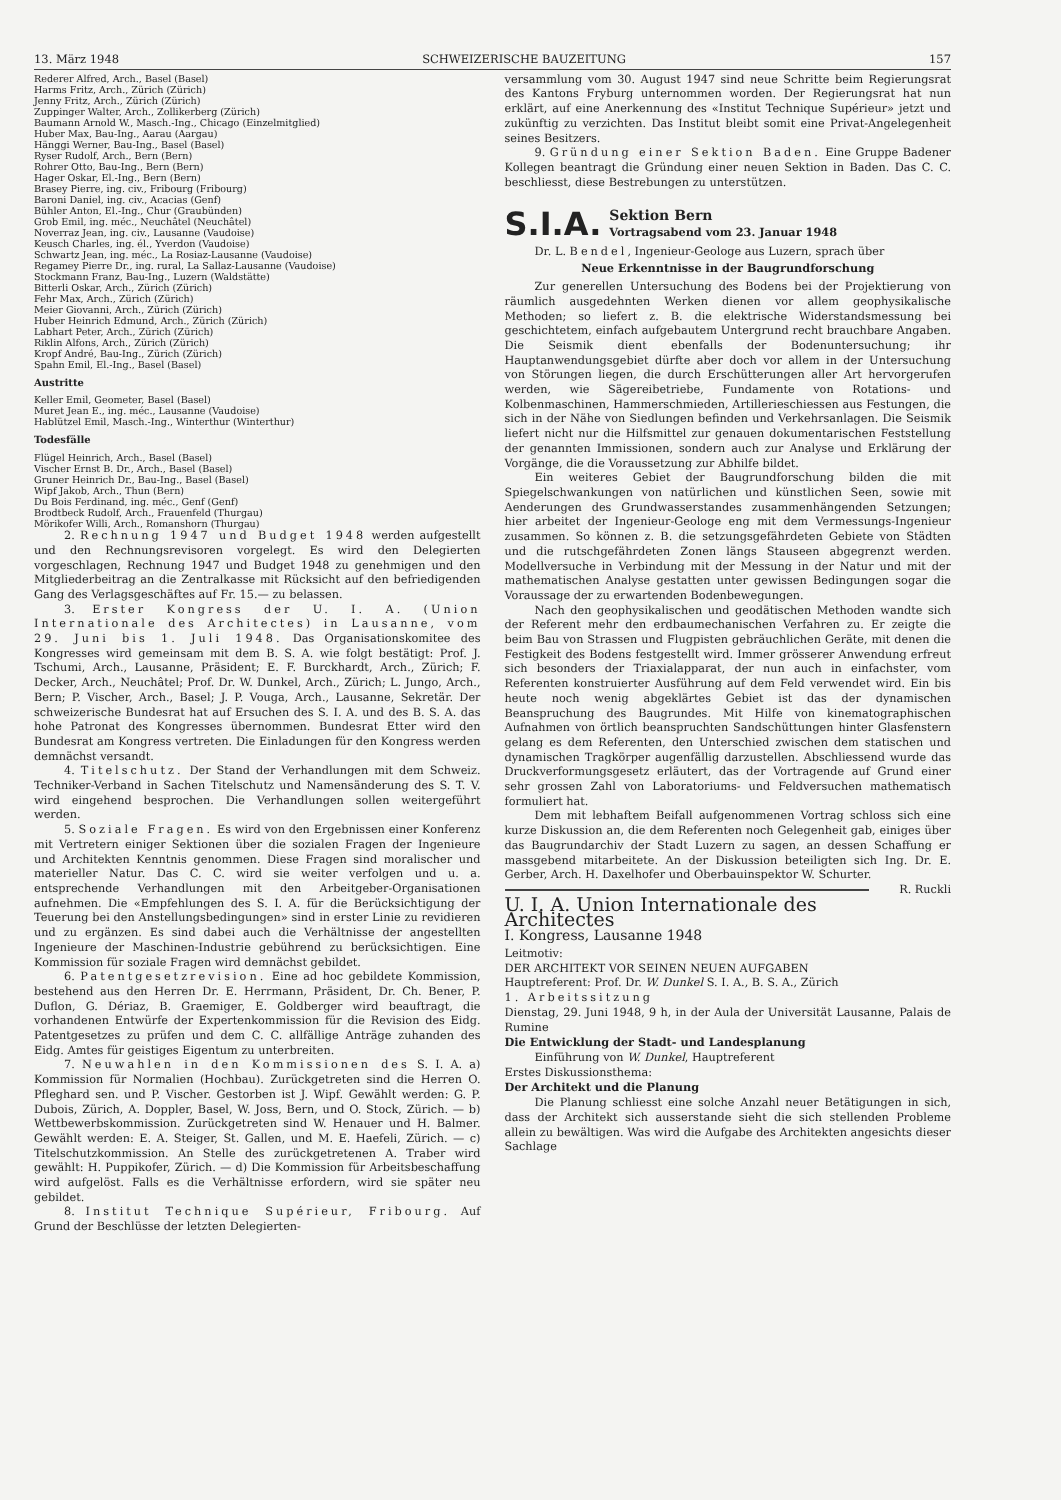13. März 1948 SCHWEIZERISCHE BAUZEITUNG 157
Rederer Alfred, Arch., Basel (Basel)
Harms Fritz, Arch., Zürich (Zürich)
Jenny Fritz, Arch., Zürich (Zürich)
Zuppinger Walter, Arch., Zollikerberg (Zürich)
Baumann Arnold W., Masch.-Ing., Chicago (Einzelmitglied)
Huber Max, Bau-Ing., Aarau (Aargau)
Hänggi Werner, Bau-Ing., Basel (Basel)
Ryser Rudolf, Arch., Bern (Bern)
Rohrer Otto, Bau-Ing., Bern (Bern)
Hager Oskar, El.-Ing., Bern (Bern)
Brasey Pierre, ing. civ., Fribourg (Fribourg)
Baroni Daniel, ing. civ., Acacias (Genf)
Bühler Anton, El.-Ing., Chur (Graubünden)
Grob Emil, ing. méc., Neuchâtel (Neuchâtel)
Noverraz Jean, ing. civ., Lausanne (Vaudoise)
Keusch Charles, ing. él., Yverdon (Vaudoise)
Schwartz Jean, ing. méc., La Rosiaz-Lausanne (Vaudoise)
Regamey Pierre Dr., ing. rural, La Sallaz-Lausanne (Vaudoise)
Stockmann Franz, Bau-Ing., Luzern (Waldstätte)
Bitterli Oskar, Arch., Zürich (Zürich)
Fehr Max, Arch., Zürich (Zürich)
Meier Giovanni, Arch., Zürich (Zürich)
Huber Heinrich Edmund, Arch., Zürich (Zürich)
Labhart Peter, Arch., Zürich (Zürich)
Riklin Alfons, Arch., Zürich (Zürich)
Kropf André, Bau-Ing., Zürich (Zürich)
Spahn Emil, El.-Ing., Basel (Basel)
Austritte
Keller Emil, Geometer, Basel (Basel)
Muret Jean E., ing. méc., Lausanne (Vaudoise)
Hablützel Emil, Masch.-Ing., Winterthur (Winterthur)
Todesfälle
Flügel Heinrich, Arch., Basel (Basel)
Vischer Ernst B. Dr., Arch., Basel (Basel)
Gruner Heinrich Dr., Bau-Ing., Basel (Basel)
Wipf Jakob, Arch., Thun (Bern)
Du Bois Ferdinand, ing. méc., Genf (Genf)
Brodtbeck Rudolf, Arch., Frauenfeld (Thurgau)
Mörikofer Willi, Arch., Romanshorn (Thurgau)
2. Rechnung 1947 und Budget 1948 werden aufgestellt und den Rechnungsrevisoren vorgelegt. Es wird den Delegierten vorgeschlagen, Rechnung 1947 und Budget 1948 zu genehmigen und den Mitgliederbeitrag an die Zentralkasse mit Rücksicht auf den befriedigenden Gang des Verlagsgeschäftes auf Fr. 15.— zu belassen.
3. Erster Kongress der U. I. A. (Union Internationale des Architectes) in Lausanne, vom 29. Juni bis 1. Juli 1948. Das Organisationskomitee des Kongresses wird gemeinsam mit dem B. S. A. wie folgt bestätigt: Prof. J. Tschumi, Arch., Lausanne, Präsident; E. F. Burckhardt, Arch., Zürich; F. Decker, Arch., Neuchâtel; Prof. Dr. W. Dunkel, Arch., Zürich; L. Jungo, Arch., Bern; P. Vischer, Arch., Basel; J. P. Vouga, Arch., Lausanne, Sekretär. Der schweizerische Bundesrat hat auf Ersuchen des S. I. A. und des B. S. A. das hohe Patronat des Kongresses übernommen. Bundesrat Etter wird den Bundesrat am Kongress vertreten. Die Einladungen für den Kongress werden demnächst versandt.
4. Titelschutz. Der Stand der Verhandlungen mit dem Schweiz. Techniker-Verband in Sachen Titelschutz und Namensänderung des S. T. V. wird eingehend besprochen. Die Verhandlungen sollen weitergeführt werden.
5. Soziale Fragen. Es wird von den Ergebnissen einer Konferenz mit Vertretern einiger Sektionen über die sozialen Fragen der Ingenieure und Architekten Kenntnis genommen. Diese Fragen sind moralischer und materieller Natur. Das C. C. wird sie weiter verfolgen und u. a. entsprechende Verhandlungen mit den Arbeitgeber-Organisationen aufnehmen. Die «Empfehlungen des S. I. A. für die Berücksichtigung der Teuerung bei den Anstellungsbedingungen» sind in erster Linie zu revidieren und zu ergänzen. Es sind dabei auch die Verhältnisse der angestellten Ingenieure der Maschinen-Industrie gebührend zu berücksichtigen. Eine Kommission für soziale Fragen wird demnächst gebildet.
6. Patentgesetzrevision. Eine ad hoc gebildete Kommission, bestehend aus den Herren Dr. E. Herrmann, Präsident, Dr. Ch. Bener, P. Duflon, G. Dériaz, B. Graemiger, E. Goldberger wird beauftragt, die vorhandenen Entwürfe der Expertenkommission für die Revision des Eidg. Patentgesetzes zu prüfen und dem C. C. allfällige Anträge zuhanden des Eidg. Amtes für geistiges Eigentum zu unterbreiten.
7. Neuwahlen in den Kommissionen des S. I. A. a) Kommission für Normalien (Hochbau). Zurückgetreten sind die Herren O. Pfleghard sen. und P. Vischer. Gestorben ist J. Wipf. Gewählt werden: G. P. Dubois, Zürich, A. Doppler, Basel, W. Joss, Bern, und O. Stock, Zürich. — b) Wettbewerbskommission. Zurückgetreten sind W. Henauer und H. Balmer. Gewählt werden: E. A. Steiger, St. Gallen, und M. E. Haefeli, Zürich. — c) Titelschutzkommission. An Stelle des zurückgetretenen A. Traber wird gewählt: H. Puppikofer, Zürich. — d) Die Kommission für Arbeitsbeschaffung wird aufgelöst. Falls es die Verhältnisse erfordern, wird sie später neu gebildet.
8. Institut Technique Supérieur, Fribourg. Auf Grund der Beschlüsse der letzten Delegierten-
versammlung vom 30. August 1947 sind neue Schritte beim Regierungsrat des Kantons Fryburg unternommen worden. Der Regierungsrat hat nun erklärt, auf eine Anerkennung des «Institut Technique Supérieur» jetzt und zukünftig zu verzichten. Das Institut bleibt somit eine Privat-Angelegenheit seines Besitzers.
9. Gründung einer Sektion Baden. Eine Gruppe Badener Kollegen beantragt die Gründung einer neuen Sektion in Baden. Das C. C. beschliesst, diese Bestrebungen zu unterstützen.
S.I.A.
Sektion Bern
Vortragsabend vom 23. Januar 1948
Dr. L. Bendel, Ingenieur-Geologe aus Luzern, sprach über
Neue Erkenntnisse in der Baugrundforschung
Zur generellen Untersuchung des Bodens bei der Projektierung von räumlich ausgedehnten Werken dienen vor allem geophysikalische Methoden; so liefert z. B. die elektrische Widerstandsmessung bei geschichtetem, einfach aufgebautem Untergrund recht brauchbare Angaben. Die Seismik dient ebenfalls der Bodenuntersuchung; ihr Hauptanwendungsgebiet dürfte aber doch vor allem in der Untersuchung von Störungen liegen, die durch Erschütterungen aller Art hervorgerufen werden, wie Sägereibetriebe, Fundamente von Rotations- und Kolbenmaschinen, Hammerschmieden, Artillerieschiessen aus Festungen, die sich in der Nähe von Siedlungen befinden und Verkehrsanlagen. Die Seismik liefert nicht nur die Hilfsmittel zur genauen dokumentarischen Feststellung der genannten Immissionen, sondern auch zur Analyse und Erklärung der Vorgänge, die die Voraussetzung zur Abhilfe bildet.
Ein weiteres Gebiet der Baugrundforschung bilden die mit Spiegelschwankungen von natürlichen und künstlichen Seen, sowie mit Aenderungen des Grundwasserstandes zusammenhängenden Setzungen; hier arbeitet der Ingenieur-Geologe eng mit dem Vermessungs-Ingenieur zusammen. So können z. B. die setzungsgefährdeten Gebiete von Städten und die rutschgefährdeten Zonen längs Stauseen abgegrenzt werden. Modellversuche in Verbindung mit der Messung in der Natur und mit der mathematischen Analyse gestatten unter gewissen Bedingungen sogar die Voraussage der zu erwartenden Bodenbewegungen.
Nach den geophysikalischen und geodätischen Methoden wandte sich der Referent mehr den erdbaumechanischen Verfahren zu. Er zeigte die beim Bau von Strassen und Flugpisten gebräuchlichen Geräte, mit denen die Festigkeit des Bodens festgestellt wird. Immer grösserer Anwendung erfreut sich besonders der Triaxialapparat, der nun auch in einfachster, vom Referenten konstruierter Ausführung auf dem Feld verwendet wird. Ein bis heute noch wenig abgeklärtes Gebiet ist das der dynamischen Beanspruchung des Baugrundes. Mit Hilfe von kinematographischen Aufnahmen von örtlich beanspruchten Sandschüttungen hinter Glasfenstern gelang es dem Referenten, den Unterschied zwischen dem statischen und dynamischen Tragkörper augenfällig darzustellen. Abschliessend wurde das Druckverformungsgesetz erläutert, das der Vortragende auf Grund einer sehr grossen Zahl von Laboratoriums- und Feldversuchen mathematisch formuliert hat.
Dem mit lebhaftem Beifall aufgenommenen Vortrag schloss sich eine kurze Diskussion an, die dem Referenten noch Gelegenheit gab, einiges über das Baugrundarchiv der Stadt Luzern zu sagen, an dessen Schaffung er massgebend mitarbeitete. An der Diskussion beteiligten sich Ing. Dr. E. Gerber, Arch. H. Daxelhofer und Oberbauinspektor W. Schurter. R. Ruckli
U. I. A. Union Internationale des Architectes
I. Kongress, Lausanne 1948
Leitmotiv:
DER ARCHITEKT VOR SEINEN NEUEN AUFGABEN
Hauptreferent: Prof. Dr. W. Dunkel S. I. A., B. S. A., Zürich
1. Arbeitssitzung
Dienstag, 29. Juni 1948, 9 h, in der Aula der Universität Lausanne, Palais de Rumine
Die Entwicklung der Stadt- und Landesplanung
Einführung von W. Dunkel, Hauptreferent
Erstes Diskussionsthema:
Der Architekt und die Planung
Die Planung schliesst eine solche Anzahl neuer Betätigungen in sich, dass der Architekt sich ausserstande sieht die sich stellenden Probleme allein zu bewältigen. Was wird die Aufgabe des Architekten angesichts dieser Sachlage